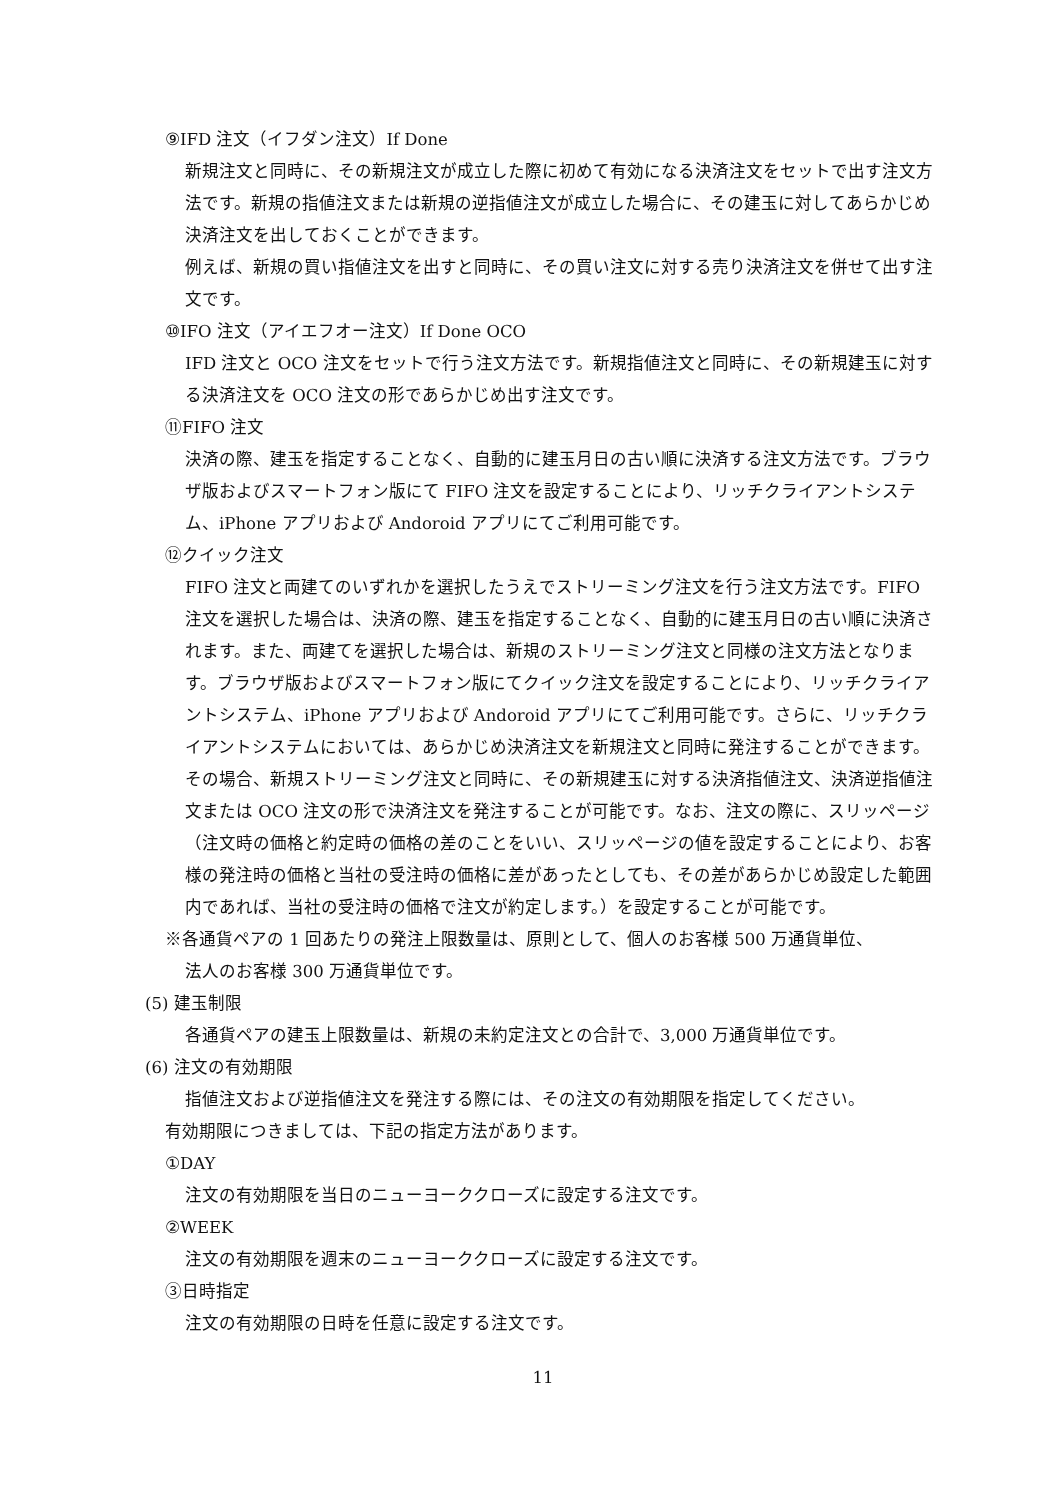⑨IFD 注文（イフダン注文）If Done
新規注文と同時に、その新規注文が成立した際に初めて有効になる決済注文をセットで出す注文方法です。新規の指値注文または新規の逆指値注文が成立した場合に、その建玉に対してあらかじめ決済注文を出しておくことができます。
例えば、新規の買い指値注文を出すと同時に、その買い注文に対する売り決済注文を併せて出す注文です。
⑩IFO 注文（アイエフオー注文）If Done OCO
IFD 注文と OCO 注文をセットで行う注文方法です。新規指値注文と同時に、その新規建玉に対する決済注文を OCO 注文の形であらかじめ出す注文です。
⑪FIFO 注文
決済の際、建玉を指定することなく、自動的に建玉月日の古い順に決済する注文方法です。ブラウザ版およびスマートフォン版にて FIFO 注文を設定することにより、リッチクライアントシステム、iPhone アプリおよび Andoroid アプリにてご利用可能です。
⑫クイック注文
FIFO 注文と両建てのいずれかを選択したうえでストリーミング注文を行う注文方法です。FIFO 注文を選択した場合は、決済の際、建玉を指定することなく、自動的に建玉月日の古い順に決済されます。また、両建てを選択した場合は、新規のストリーミング注文と同様の注文方法となります。ブラウザ版およびスマートフォン版にてクイック注文を設定することにより、リッチクライアントシステム、iPhone アプリおよび Andoroid アプリにてご利用可能です。さらに、リッチクライアントシステムにおいては、あらかじめ決済注文を新規注文と同時に発注することができます。その場合、新規ストリーミング注文と同時に、その新規建玉に対する決済指値注文、決済逆指値注文または OCO 注文の形で決済注文を発注することが可能です。なお、注文の際に、スリッページ（注文時の価格と約定時の価格の差のことをいい、スリッページの値を設定することにより、お客様の発注時の価格と当社の受注時の価格に差があったとしても、その差があらかじめ設定した範囲内であれば、当社の受注時の価格で注文が約定します。）を設定することが可能です。
※各通貨ペアの 1 回あたりの発注上限数量は、原則として、個人のお客様 500 万通貨単位、
法人のお客様 300 万通貨単位です。
(5) 建玉制限
各通貨ペアの建玉上限数量は、新規の未約定注文との合計で、3,000 万通貨単位です。
(6) 注文の有効期限
指値注文および逆指値注文を発注する際には、その注文の有効期限を指定してください。
有効期限につきましては、下記の指定方法があります。
①DAY
注文の有効期限を当日のニューヨーククローズに設定する注文です。
②WEEK
注文の有効期限を週末のニューヨーククローズに設定する注文です。
③日時指定
注文の有効期限の日時を任意に設定する注文です。
11